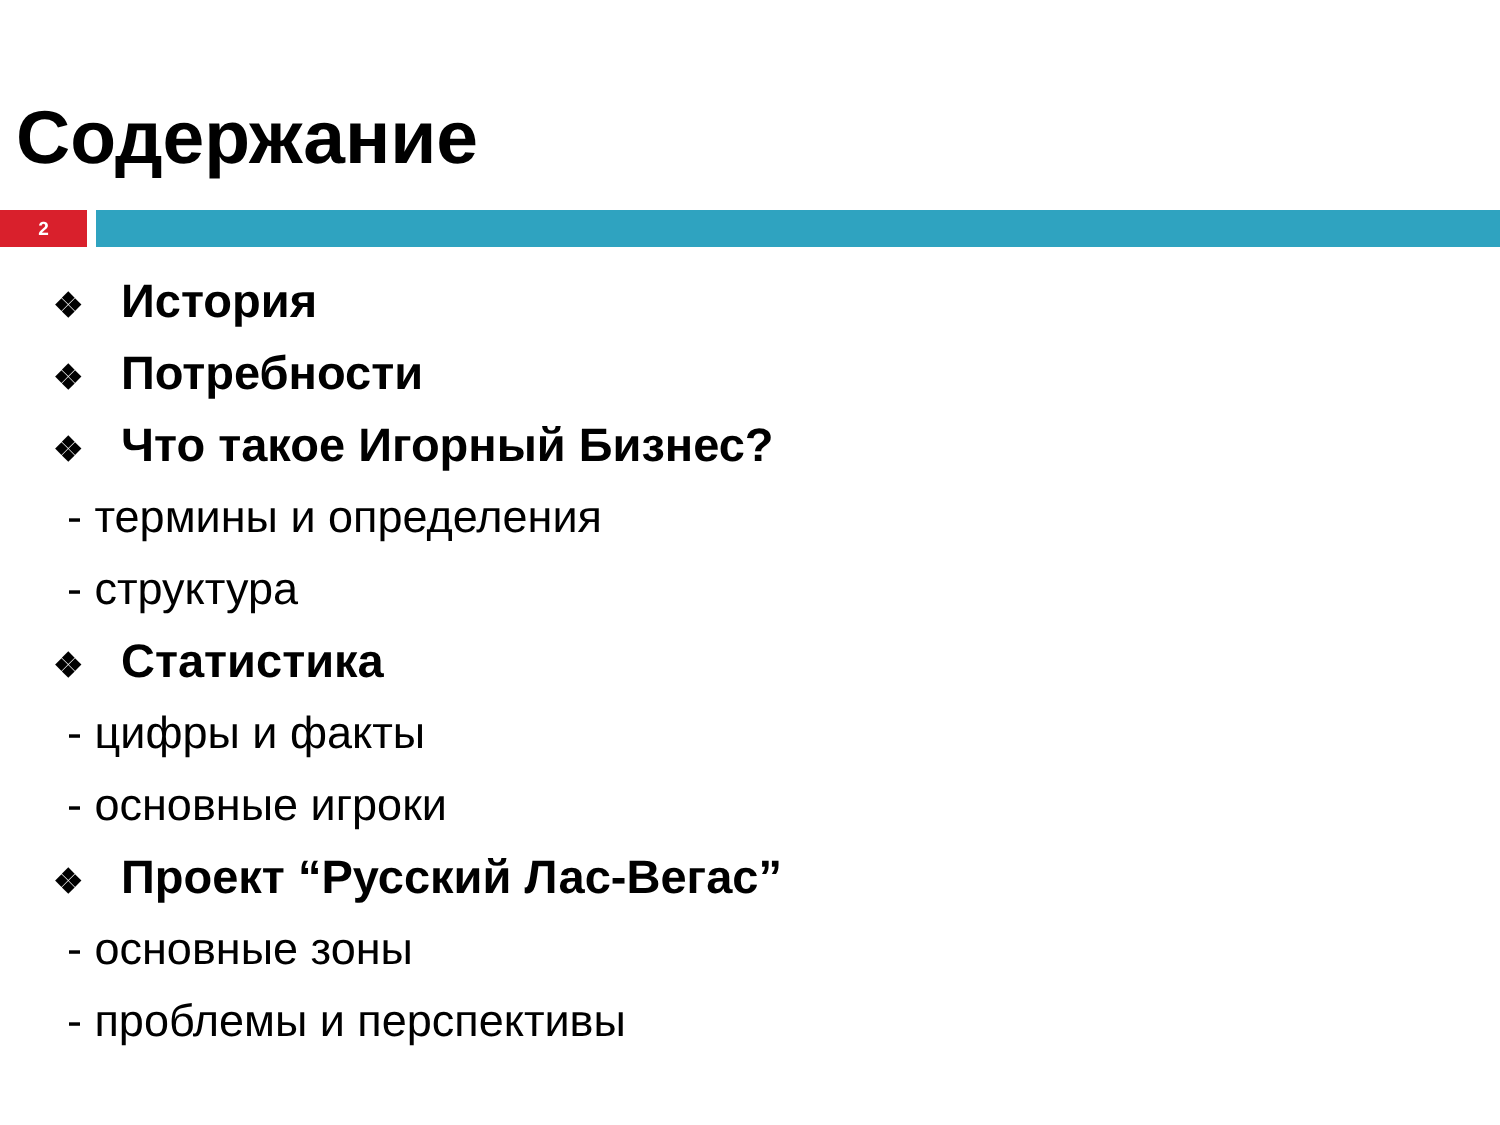Содержание
2
❖ История
❖ Потребности
❖ Что такое Игорный Бизнес?
- термины и определения
- структура
❖ Статистика
- цифры и факты
- основные игроки
❖ Проект “Русский Лас-Вегас”
- основные зоны
- проблемы и перспективы